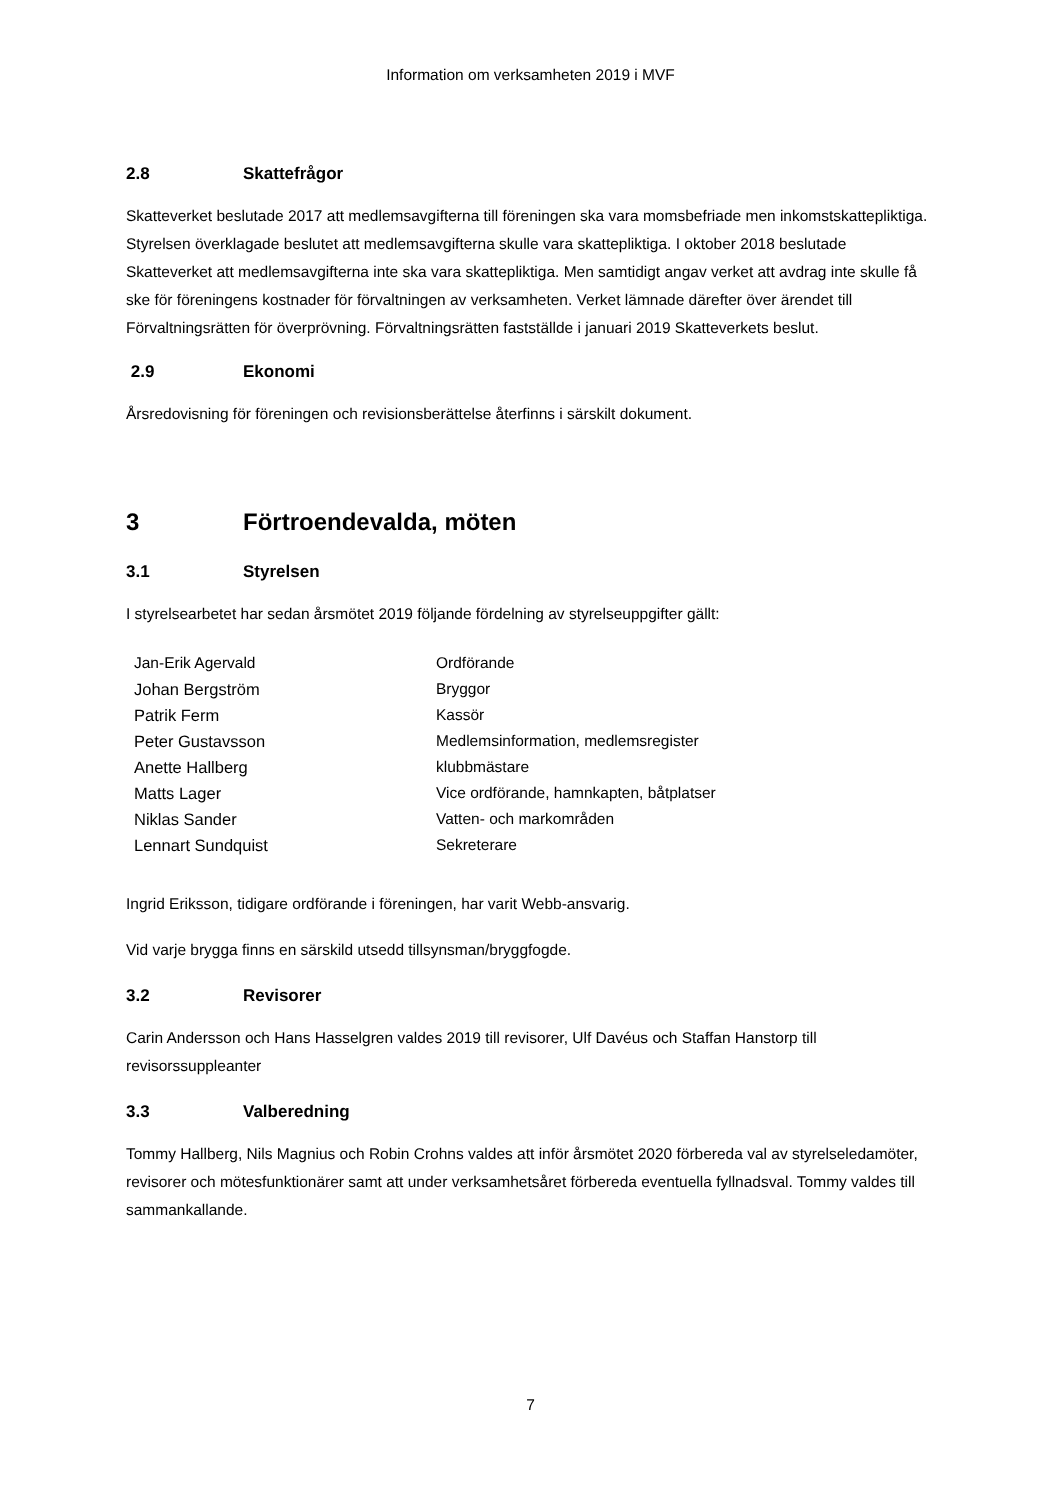Information om verksamheten 2019 i MVF
2.8 Skattefrågor
Skatteverket beslutade 2017 att medlemsavgifterna till föreningen ska vara momsbefriade men inkomstskattepliktiga. Styrelsen överklagade beslutet att medlemsavgifterna skulle vara skattepliktiga. I oktober 2018 beslutade Skatteverket att medlemsavgifterna inte ska vara skattepliktiga. Men samtidigt angav verket att avdrag inte skulle få ske för föreningens kostnader för förvaltningen av verksamheten. Verket lämnade därefter över ärendet till Förvaltningsrätten för överprövning. Förvaltningsrätten fastställde i januari 2019 Skatteverkets beslut.
2.9 Ekonomi
Årsredovisning för föreningen och revisionsberättelse återfinns i särskilt dokument.
3 Förtroendevalda, möten
3.1 Styrelsen
I styrelsearbetet har sedan årsmötet 2019 följande fördelning av styrelseuppgifter gällt:
| Jan-Erik Agervald | Ordförande |
| Johan Bergström | Bryggor |
| Patrik Ferm | Kassör |
| Peter Gustavsson | Medlemsinformation, medlemsregister |
| Anette Hallberg | klubbmästare |
| Matts Lager | Vice ordförande, hamnkapten, båtplatser |
| Niklas Sander | Vatten- och markområden |
| Lennart Sundquist | Sekreterare |
Ingrid Eriksson, tidigare ordförande i föreningen, har varit Webb-ansvarig.
Vid varje brygga finns en särskild utsedd tillsynsman/bryggfogde.
3.2 Revisorer
Carin Andersson och Hans Hasselgren valdes 2019 till revisorer, Ulf Davéus och Staffan Hanstorp till revisorssuppleanter
3.3 Valberedning
Tommy Hallberg, Nils Magnius och Robin Crohns valdes att inför årsmötet 2020 förbereda val av styrelseledamöter, revisorer och mötesfunktionärer samt att under verksamhetsåret förbereda eventuella fyllnadsval. Tommy valdes till sammankallande.
7